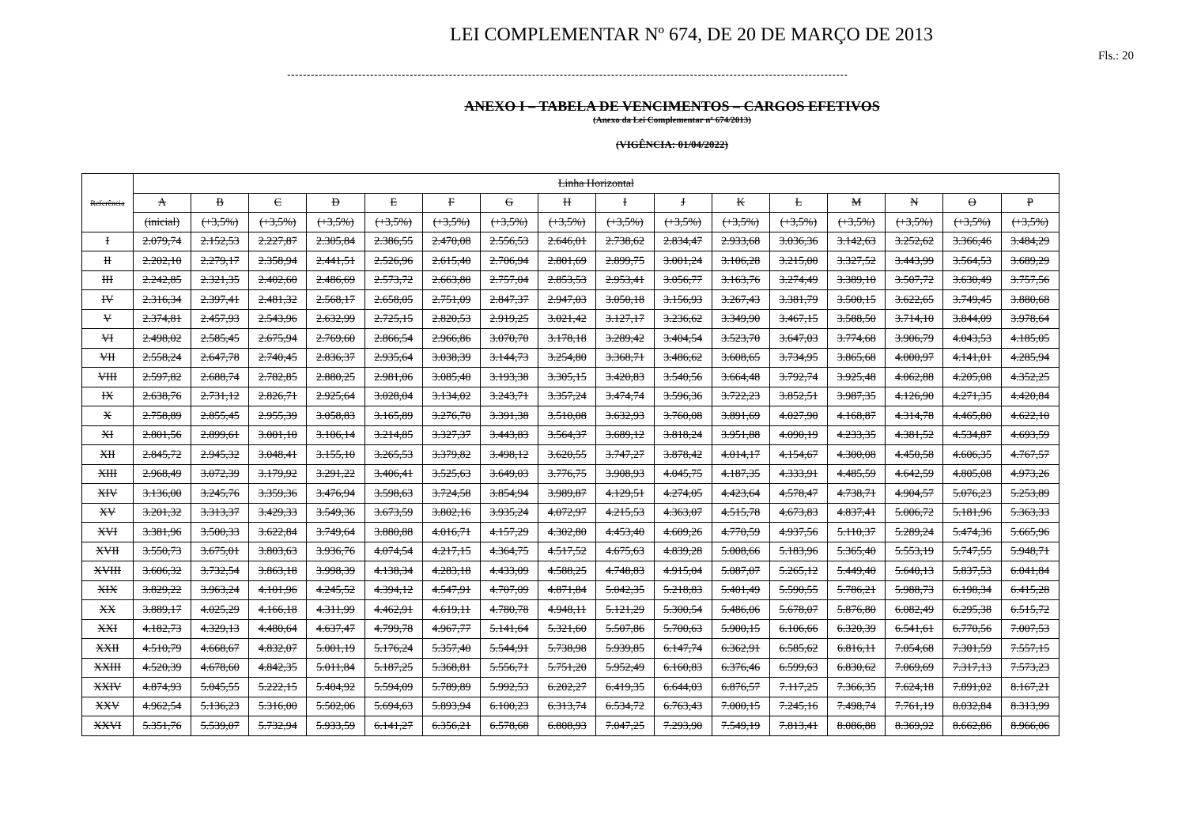LEI COMPLEMENTAR Nº 674, DE 20 DE MARÇO DE 2013
Fls.: 20
----------------------------------------------------------------------------------------------------------------------------------------------
ANEXO I – TABELA DE VENCIMENTOS – CARGOS EFETIVOS
(Anexo da Lei Complementar nº 674/2013)
(VIGÊNCIA: 01/04/2022)
| Referência | Linha Horizontal | | | | | | | | | | | | | | | |
| --- | --- | --- | --- | --- | --- | --- | --- | --- | --- | --- | --- | --- | --- | --- | --- | --- |
| | A | B | C | D | E | F | G | H | I | J | K | L | M | N | O | P |
| | (inicial) | (+3,5%) | (+3,5%) | (+3,5%) | (+3,5%) | (+3,5%) | (+3,5%) | (+3,5%) | (+3,5%) | (+3,5%) | (+3,5%) | (+3,5%) | (+3,5%) | (+3,5%) | (+3,5%) | (+3,5%) |
| I | 2.079,74 | 2.152,53 | 2.227,87 | 2.305,84 | 2.386,55 | 2.470,08 | 2.556,53 | 2.646,01 | 2.738,62 | 2.834,47 | 2.933,68 | 3.036,36 | 3.142,63 | 3.252,62 | 3.366,46 | 3.484,29 |
| II | 2.202,10 | 2.279,17 | 2.358,94 | 2.441,51 | 2.526,96 | 2.615,40 | 2.706,94 | 2.801,69 | 2.899,75 | 3.001,24 | 3.106,28 | 3.215,00 | 3.327,52 | 3.443,99 | 3.564,53 | 3.689,29 |
| III | 2.242,85 | 2.321,35 | 2.402,60 | 2.486,69 | 2.573,72 | 2.663,80 | 2.757,04 | 2.853,53 | 2.953,41 | 3.056,77 | 3.163,76 | 3.274,49 | 3.389,10 | 3.507,72 | 3.630,49 | 3.757,56 |
| IV | 2.316,34 | 2.397,41 | 2.481,32 | 2.568,17 | 2.658,05 | 2.751,09 | 2.847,37 | 2.947,03 | 3.050,18 | 3.156,93 | 3.267,43 | 3.381,79 | 3.500,15 | 3.622,65 | 3.749,45 | 3.880,68 |
| V | 2.374,81 | 2.457,93 | 2.543,96 | 2.632,99 | 2.725,15 | 2.820,53 | 2.919,25 | 3.021,42 | 3.127,17 | 3.236,62 | 3.349,90 | 3.467,15 | 3.588,50 | 3.714,10 | 3.844,09 | 3.978,64 |
| VI | 2.498,02 | 2.585,45 | 2.675,94 | 2.769,60 | 2.866,54 | 2.966,86 | 3.070,70 | 3.178,18 | 3.289,42 | 3.404,54 | 3.523,70 | 3.647,03 | 3.774,68 | 3.906,79 | 4.043,53 | 4.185,05 |
| VII | 2.558,24 | 2.647,78 | 2.740,45 | 2.836,37 | 2.935,64 | 3.038,39 | 3.144,73 | 3.254,80 | 3.368,71 | 3.486,62 | 3.608,65 | 3.734,95 | 3.865,68 | 4.000,97 | 4.141,01 | 4.285,94 |
| VIII | 2.597,82 | 2.688,74 | 2.782,85 | 2.880,25 | 2.981,06 | 3.085,40 | 3.193,38 | 3.305,15 | 3.420,83 | 3.540,56 | 3.664,48 | 3.792,74 | 3.925,48 | 4.062,88 | 4.205,08 | 4.352,25 |
| IX | 2.638,76 | 2.731,12 | 2.826,71 | 2.925,64 | 3.028,04 | 3.134,02 | 3.243,71 | 3.357,24 | 3.474,74 | 3.596,36 | 3.722,23 | 3.852,51 | 3.987,35 | 4.126,90 | 4.271,35 | 4.420,84 |
| X | 2.758,89 | 2.855,45 | 2.955,39 | 3.058,83 | 3.165,89 | 3.276,70 | 3.391,38 | 3.510,08 | 3.632,93 | 3.760,08 | 3.891,69 | 4.027,90 | 4.168,87 | 4.314,78 | 4.465,80 | 4.622,10 |
| XI | 2.801,56 | 2.899,61 | 3.001,10 | 3.106,14 | 3.214,85 | 3.327,37 | 3.443,83 | 3.564,37 | 3.689,12 | 3.818,24 | 3.951,88 | 4.090,19 | 4.233,35 | 4.381,52 | 4.534,87 | 4.693,59 |
| XII | 2.845,72 | 2.945,32 | 3.048,41 | 3.155,10 | 3.265,53 | 3.379,82 | 3.498,12 | 3.620,55 | 3.747,27 | 3.878,42 | 4.014,17 | 4.154,67 | 4.300,08 | 4.450,58 | 4.606,35 | 4.767,57 |
| XIII | 2.968,49 | 3.072,39 | 3.179,92 | 3.291,22 | 3.406,41 | 3.525,63 | 3.649,03 | 3.776,75 | 3.908,93 | 4.045,75 | 4.187,35 | 4.333,91 | 4.485,59 | 4.642,59 | 4.805,08 | 4.973,26 |
| XIV | 3.136,00 | 3.245,76 | 3.359,36 | 3.476,94 | 3.598,63 | 3.724,58 | 3.854,94 | 3.989,87 | 4.129,51 | 4.274,05 | 4.423,64 | 4.578,47 | 4.738,71 | 4.904,57 | 5.076,23 | 5.253,89 |
| XV | 3.201,32 | 3.313,37 | 3.429,33 | 3.549,36 | 3.673,59 | 3.802,16 | 3.935,24 | 4.072,97 | 4.215,53 | 4.363,07 | 4.515,78 | 4.673,83 | 4.837,41 | 5.006,72 | 5.181,96 | 5.363,33 |
| XVI | 3.381,96 | 3.500,33 | 3.622,84 | 3.749,64 | 3.880,88 | 4.016,71 | 4.157,29 | 4.302,80 | 4.453,40 | 4.609,26 | 4.770,59 | 4.937,56 | 5.110,37 | 5.289,24 | 5.474,36 | 5.665,96 |
| XVII | 3.550,73 | 3.675,01 | 3.803,63 | 3.936,76 | 4.074,54 | 4.217,15 | 4.364,75 | 4.517,52 | 4.675,63 | 4.839,28 | 5.008,66 | 5.183,96 | 5.365,40 | 5.553,19 | 5.747,55 | 5.948,71 |
| XVIII | 3.606,32 | 3.732,54 | 3.863,18 | 3.998,39 | 4.138,34 | 4.283,18 | 4.433,09 | 4.588,25 | 4.748,83 | 4.915,04 | 5.087,07 | 5.265,12 | 5.449,40 | 5.640,13 | 5.837,53 | 6.041,84 |
| XIX | 3.829,22 | 3.963,24 | 4.101,96 | 4.245,52 | 4.394,12 | 4.547,91 | 4.707,09 | 4.871,84 | 5.042,35 | 5.218,83 | 5.401,49 | 5.590,55 | 5.786,21 | 5.988,73 | 6.198,34 | 6.415,28 |
| XX | 3.889,17 | 4.025,29 | 4.166,18 | 4.311,99 | 4.462,91 | 4.619,11 | 4.780,78 | 4.948,11 | 5.121,29 | 5.300,54 | 5.486,06 | 5.678,07 | 5.876,80 | 6.082,49 | 6.295,38 | 6.515,72 |
| XXI | 4.182,73 | 4.329,13 | 4.480,64 | 4.637,47 | 4.799,78 | 4.967,77 | 5.141,64 | 5.321,60 | 5.507,86 | 5.700,63 | 5.900,15 | 6.106,66 | 6.320,39 | 6.541,61 | 6.770,56 | 7.007,53 |
| XXII | 4.510,79 | 4.668,67 | 4.832,07 | 5.001,19 | 5.176,24 | 5.357,40 | 5.544,91 | 5.738,98 | 5.939,85 | 6.147,74 | 6.362,91 | 6.585,62 | 6.816,11 | 7.054,68 | 7.301,59 | 7.557,15 |
| XXIII | 4.520,39 | 4.678,60 | 4.842,35 | 5.011,84 | 5.187,25 | 5.368,81 | 5.556,71 | 5.751,20 | 5.952,49 | 6.160,83 | 6.376,46 | 6.599,63 | 6.830,62 | 7.069,69 | 7.317,13 | 7.573,23 |
| XXIV | 4.874,93 | 5.045,55 | 5.222,15 | 5.404,92 | 5.594,09 | 5.789,89 | 5.992,53 | 6.202,27 | 6.419,35 | 6.644,03 | 6.876,57 | 7.117,25 | 7.366,35 | 7.624,18 | 7.891,02 | 8.167,21 |
| XXV | 4.962,54 | 5.136,23 | 5.316,00 | 5.502,06 | 5.694,63 | 5.893,94 | 6.100,23 | 6.313,74 | 6.534,72 | 6.763,43 | 7.000,15 | 7.245,16 | 7.498,74 | 7.761,19 | 8.032,84 | 8.313,99 |
| XXVI | 5.351,76 | 5.539,07 | 5.732,94 | 5.933,59 | 6.141,27 | 6.356,21 | 6.578,68 | 6.808,93 | 7.047,25 | 7.293,90 | 7.549,19 | 7.813,41 | 8.086,88 | 8.369,92 | 8.662,86 | 8.966,06 |